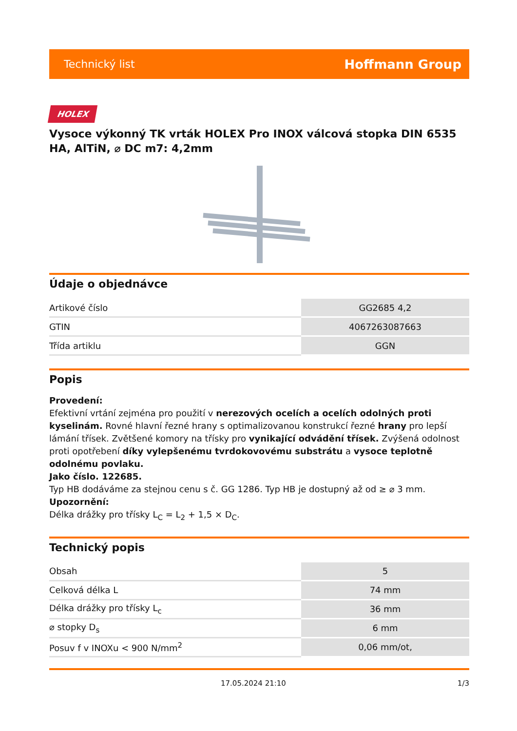Technický list Hoffmann Group
HOLEX
Vysoce výkonný TK vrták HOLEX Pro INOX válcová stopka DIN 6535 HA, AlTiN, ⌀ DC m7: 4,2mm
Údaje o objednávce
| Artikové číslo | GG2685 4,2 |
| GTIN | 4067263087663 |
| Třída artiklu | GGN |
Popis
Provedení:
Efektivní vrtání zejména pro použití v nerezových ocelích a ocelích odolných proti kyselinám. Rovné hlavní řezné hrany s optimalizovanou konstrukcí řezné hrany pro lepší lámání třísek. Zvětšené komory na třísky pro vynikající odvádění třísek. Zvýšená odolnost proti opotřebení díky vylepšenému tvrdokovovému substrátu a vysoce teplotně odolnému povlaku.
Jako číslo. 122685.
Typ HB dodáváme za stejnou cenu s č. GG 1286. Typ HB je dostupný až od ≥ ⌀ 3 mm.
Upozornění:
Délka drážky pro třísky L<sub>C</sub> = L<sub>2</sub> + 1,5 × D<sub>C</sub>.
Technický popis
| Obsah | 5 |
| Celková délka L | 74 mm |
| Délka drážky pro třísky L<sub>c</sub> | 36 mm |
| ⌀ stopky D<sub>s</sub> | 6 mm |
| Posuv f v INOXu < 900 N/mm<sup>2</sup> | 0,06 mm/ot, |
17.05.2024 21:10 1/3